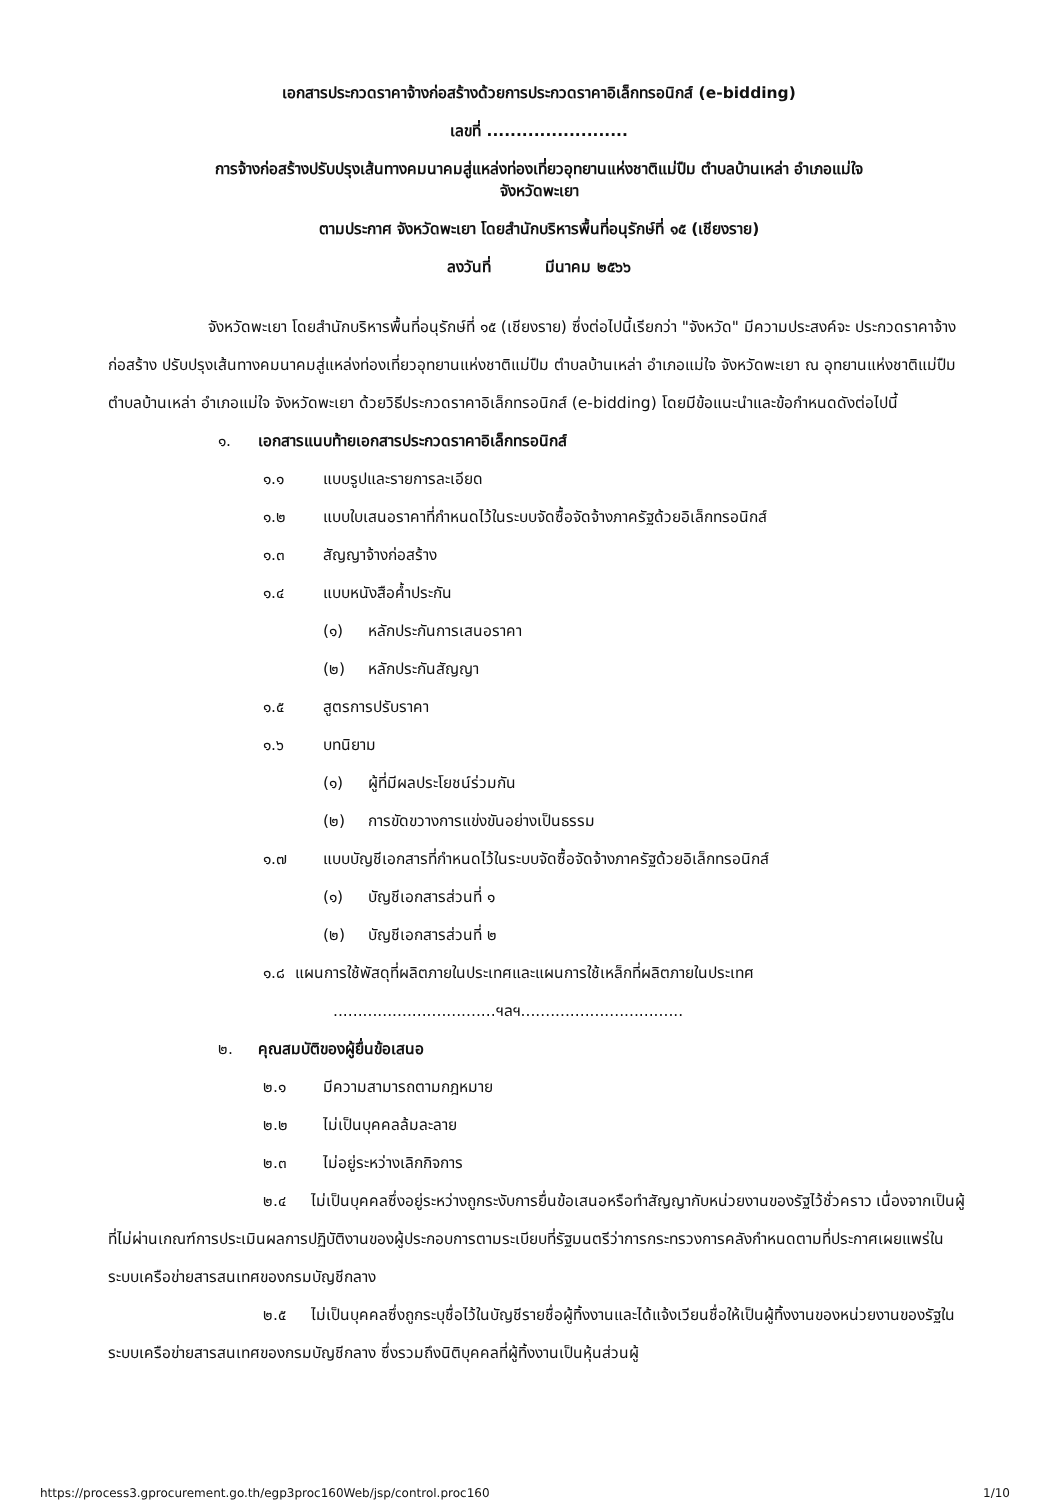เอกสารประกวดราคาจ้างก่อสร้างด้วยการประกวดราคาอิเล็กทรอนิกส์ (e-bidding)
เลขที่ ........................
การจ้างก่อสร้างปรับปรุงเส้นทางคมนาคมสู่แหล่งท่องเที่ยวอุทยานแห่งชาติแม่ปืม ตำบลบ้านเหล่า อำเภอแม่ใจ
จังหวัดพะเยา
ตามประกาศ จังหวัดพะเยา โดยสำนักบริหารพื้นที่อนุรักษ์ที่ ๑๕ (เชียงราย)
ลงวันที่ มีนาคม ๒๕๖๖
จังหวัดพะเยา โดยสำนักบริหารพื้นที่อนุรักษ์ที่ ๑๕ (เชียงราย) ซึ่งต่อไปนี้เรียกว่า "จังหวัด" มีความประสงค์จะ ประกวดราคาจ้างก่อสร้าง ปรับปรุงเส้นทางคมนาคมสู่แหล่งท่องเที่ยวอุทยานแห่งชาติแม่ปืม ตำบลบ้านเหล่า อำเภอแม่ใจ จังหวัดพะเยา ณ อุทยานแห่งชาติแม่ปืม ตำบลบ้านเหล่า อำเภอแม่ใจ จังหวัดพะเยา ด้วยวิธีประกวดราคาอิเล็กทรอนิกส์ (e-bidding) โดยมีข้อแนะนำและข้อกำหนดดังต่อไปนี้
๑. เอกสารแนบท้ายเอกสารประกวดราคาอิเล็กทรอนิกส์
๑.๑ แบบรูปและรายการละเอียด
๑.๒ แบบใบเสนอราคาที่กำหนดไว้ในระบบจัดซื้อจัดจ้างภาครัฐด้วยอิเล็กทรอนิกส์
๑.๓ สัญญาจ้างก่อสร้าง
๑.๔ แบบหนังสือค้ำประกัน
(๑) หลักประกันการเสนอราคา
(๒) หลักประกันสัญญา
๑.๕ สูตรการปรับราคา
๑.๖ บทนิยาม
(๑) ผู้ที่มีผลประโยชน์ร่วมกัน
(๒) การขัดขวางการแข่งขันอย่างเป็นธรรม
๑.๗ แบบบัญชีเอกสารที่กำหนดไว้ในระบบจัดซื้อจัดจ้างภาครัฐด้วยอิเล็กทรอนิกส์
(๑) บัญชีเอกสารส่วนที่ ๑
(๒) บัญชีเอกสารส่วนที่ ๒
๑.๘ แผนการใช้พัสดุที่ผลิตภายในประเทศและแผนการใช้เหล็กที่ผลิตภายในประเทศ
.................................ฯลฯ.................................
๒. คุณสมบัติของผู้ยื่นข้อเสนอ
๒.๑ มีความสามารถตามกฎหมาย
๒.๒ ไม่เป็นบุคคลล้มละลาย
๒.๓ ไม่อยู่ระหว่างเลิกกิจการ
๒.๔ ไม่เป็นบุคคลซึ่งอยู่ระหว่างถูกระงับการยื่นข้อเสนอหรือทำสัญญากับหน่วยงานของรัฐไว้ชั่วคราว เนื่องจากเป็นผู้ที่ไม่ผ่านเกณฑ์การประเมินผลการปฏิบัติงานของผู้ประกอบการตามระเบียบที่รัฐมนตรีว่าการกระทรวงการคลังกำหนดตามที่ประกาศเผยแพร่ในระบบเครือข่ายสารสนเทศของกรมบัญชีกลาง
๒.๕ ไม่เป็นบุคคลซึ่งถูกระบุชื่อไว้ในบัญชีรายชื่อผู้ทิ้งงานและได้แจ้งเวียนชื่อให้เป็นผู้ทิ้งงานของหน่วยงานของรัฐในระบบเครือข่ายสารสนเทศของกรมบัญชีกลาง ซึ่งรวมถึงนิติบุคคลที่ผู้ทิ้งงานเป็นหุ้นส่วนผู้
https://process3.gprocurement.go.th/egp3proc160Web/jsp/control.proc160 1/10